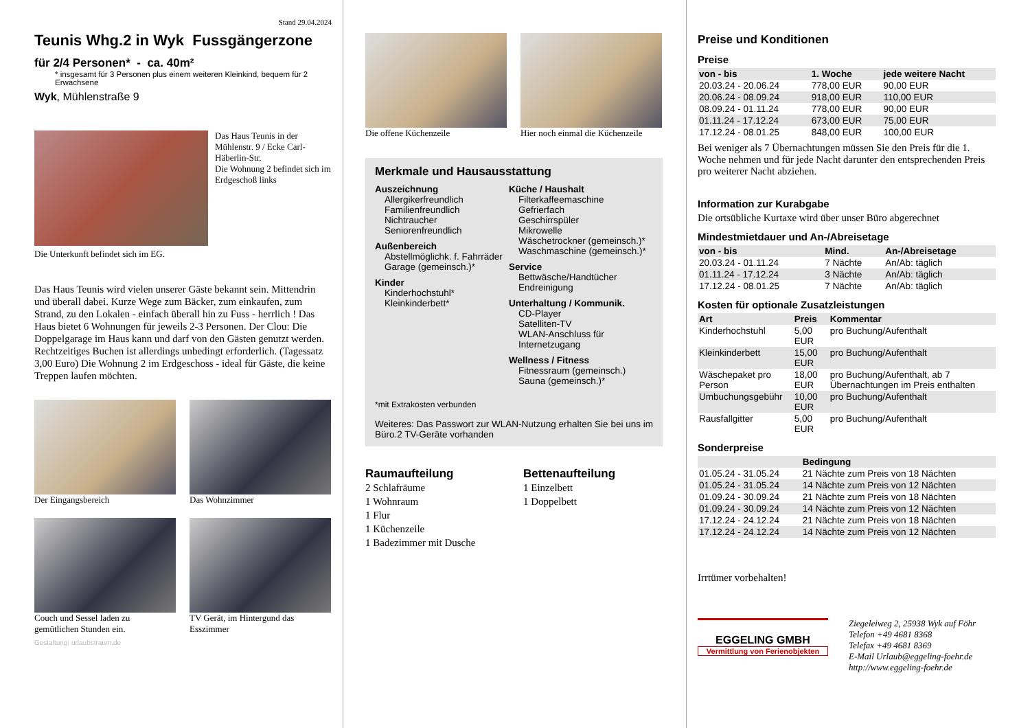Stand 29.04.2024
Teunis Whg.2 in Wyk Fussgängerzone
für 2/4 Personen* - ca. 40m²
* insgesamt für 3 Personen plus einem weiteren Kleinkind, bequem für 2 Erwachsene
Wyk, Mühlenstraße 9
Die Unterkunft befindet sich im EG.
Das Haus Teunis in der Mühlenstr. 9 / Ecke Carl-Häberlin-Str.
Die Wohnung 2 befindet sich im Erdgeschoß links
Das Haus Teunis wird vielen unserer Gäste bekannt sein. Mittendrin und überall dabei. Kurze Wege zum Bäcker, zum einkaufen, zum Strand, zu den Lokalen - einfach überall hin zu Fuss - herrlich ! Das Haus bietet 6 Wohnungen für jeweils 2-3 Personen. Der Clou: Die Doppelgarage im Haus kann und darf von den Gästen genutzt werden. Rechtzeitiges Buchen ist allerdings unbedingt erforderlich. (Tagessatz 3,00 Euro) Die Wohnung 2 im Erdgeschoss - ideal für Gäste, die keine Treppen laufen möchten.
Der Eingangsbereich Das Wohnzimmer
Couch und Sessel laden zu gemütlichen Stunden ein.
TV Gerät, im Hintergund das Esszimmer
Gestaltung: urlaubstraum.de
Die offene Küchenzeile Hier noch einmal die Küchenzeile
Merkmale und Hausausstattung
Auszeichnung
Allergikerfreundlich
Familienfreundlich
Nichtraucher
Seniorenfreundlich
Außenbereich
Abstellmöglichk. f. Fahrräder
Garage (gemeinsch.)*
Kinder
Kinderhochstuhl*
Kleinkinderbett*
Küche / Haushalt
Filterkaffeemaschine
Gefrierfach
Geschirrspüler
Mikrowelle
Wäschetrockner (gemeinsch.)*
Waschmaschine (gemeinsch.)*
Service
Bettwäsche/Handtücher
Endreinigung
Unterhaltung / Kommunik.
CD-Player
Satelliten-TV
WLAN-Anschluss für Internetzugang
Wellness / Fitness
Fitnessraum (gemeinsch.)
Sauna (gemeinsch.)*
*mit Extrakosten verbunden
Weiteres: Das Passwort zur WLAN-Nutzung erhalten Sie bei uns im Büro.2 TV-Geräte vorhanden
Raumaufteilung
2 Schlafräume
1 Wohnraum
1 Flur
1 Küchenzeile
1 Badezimmer mit Dusche
Bettenaufteilung
1 Einzelbett
1 Doppelbett
Preise und Konditionen
Preise
| von - bis | 1. Woche | jede weitere Nacht |
| --- | --- | --- |
| 20.03.24 - 20.06.24 | 778,00 EUR | 90,00 EUR |
| 20.06.24 - 08.09.24 | 918,00 EUR | 110,00 EUR |
| 08.09.24 - 01.11.24 | 778,00 EUR | 90,00 EUR |
| 01.11.24 - 17.12.24 | 673,00 EUR | 75,00 EUR |
| 17.12.24 - 08.01.25 | 848,00 EUR | 100,00 EUR |
Bei weniger als 7 Übernachtungen müssen Sie den Preis für die 1. Woche nehmen und für jede Nacht darunter den entsprechenden Preis pro weiterer Nacht abziehen.
Information zur Kurabgabe
Die ortsübliche Kurtaxe wird über unser Büro abgerechnet
Mindestmietdauer und An-/Abreisetage
| von - bis | Mind. | An-/Abreisetage |
| --- | --- | --- |
| 20.03.24 - 01.11.24 | 7 Nächte | An/Ab: täglich |
| 01.11.24 - 17.12.24 | 3 Nächte | An/Ab: täglich |
| 17.12.24 - 08.01.25 | 7 Nächte | An/Ab: täglich |
Kosten für optionale Zusatzleistungen
| Art | Preis | Kommentar |
| --- | --- | --- |
| Kinderhochstuhl | 5,00 EUR | pro Buchung/Aufenthalt |
| Kleinkinderbett | 15,00 EUR | pro Buchung/Aufenthalt |
| Wäschepaket pro Person | 18,00 EUR | pro Buchung/Aufenthalt, ab 7 Übernachtungen im Preis enthalten |
| Umbuchungsgebühr | 10,00 EUR | pro Buchung/Aufenthalt |
| Rausfallgitter | 5,00 EUR | pro Buchung/Aufenthalt |
Sonderpreise
| | Bedingung |
| --- | --- |
| 01.05.24 - 31.05.24 | 21 Nächte zum Preis von 18 Nächten |
| 01.05.24 - 31.05.24 | 14 Nächte zum Preis von 12 Nächten |
| 01.09.24 - 30.09.24 | 21 Nächte zum Preis von 18 Nächten |
| 01.09.24 - 30.09.24 | 14 Nächte zum Preis von 12 Nächten |
| 17.12.24 - 24.12.24 | 21 Nächte zum Preis von 18 Nächten |
| 17.12.24 - 24.12.24 | 14 Nächte zum Preis von 12 Nächten |
Irrtümer vorbehalten!
EGGELING GMBH
Vermittlung von Ferienobjekten
Ziegeleiweg 2, 25938 Wyk auf Föhr
Telefon +49 4681 8368
Telefax +49 4681 8369
E-Mail Urlaub@eggeling-foehr.de
http://www.eggeling-foehr.de